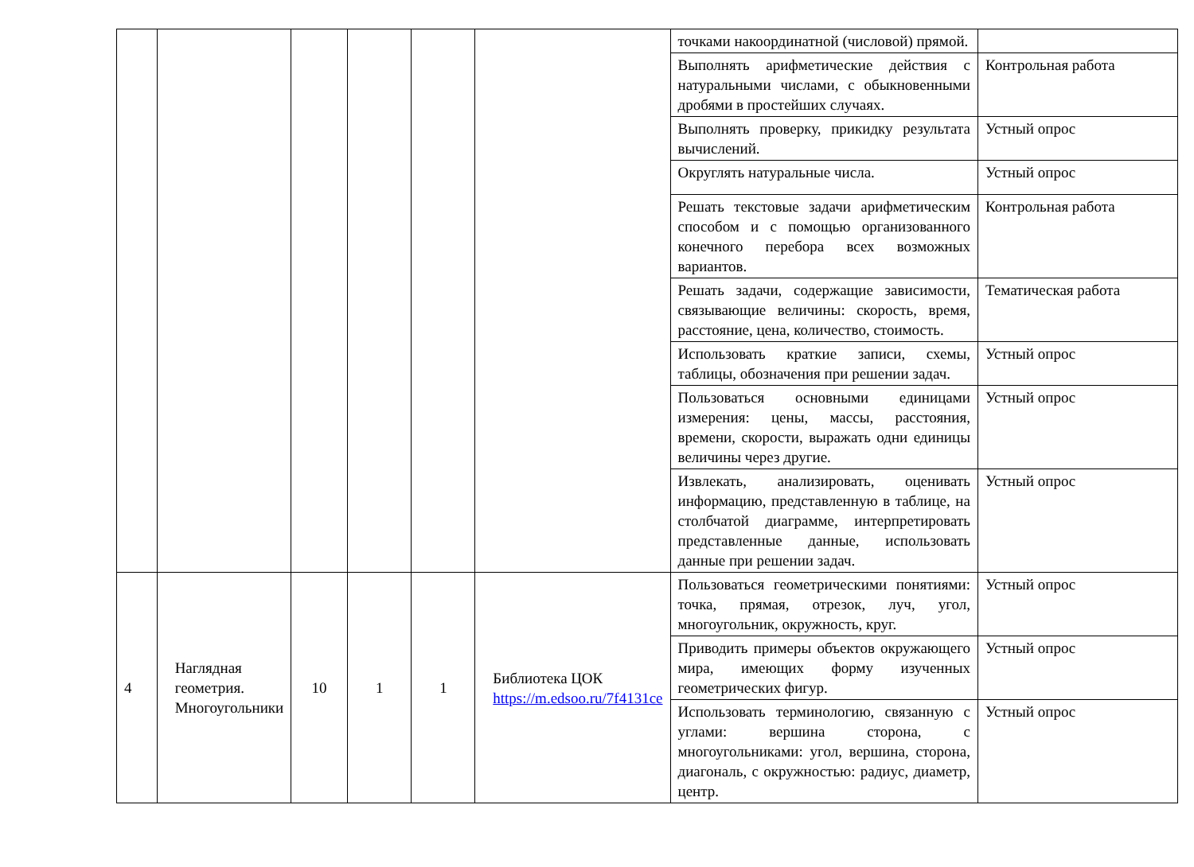| | | | | | | точками накоординатной (числовой) прямой. | |
| | | | | | | Выполнять арифметические действия с натуральными числами, с обыкновенными дробями в простейших случаях. | Контрольная работа |
| | | | | | | Выполнять проверку, прикидку результата вычислений. | Устный опрос |
| | | | | | | Округлять натуральные числа. | Устный опрос |
| | | | | | | Решать текстовые задачи арифметическим способом и с помощью организованного конечного перебора всех возможных вариантов. | Контрольная работа |
| | | | | | | Решать задачи, содержащие зависимости, связывающие величины: скорость, время, расстояние, цена, количество, стоимость. | Тематическая работа |
| | | | | | | Использовать краткие записи, схемы, таблицы, обозначения при решении задач. | Устный опрос |
| | | | | | | Пользоваться основными единицами измерения: цены, массы, расстояния, времени, скорости, выражать одни единицы величины через другие. | Устный опрос |
| | | | | | | Извлекать, анализировать, оценивать информацию, представленную в таблице, на столбчатой диаграмме, интерпретировать представленные данные, использовать данные при решении задач. | Устный опрос |
| 4 | Наглядная геометрия. Многоугольники | 10 | 1 | 1 | Библиотека ЦОК https://m.edsoo.ru/7f4131ce | Пользоваться геометрическими понятиями: точка, прямая, отрезок, луч, угол, многоугольник, окружность, круг. | Устный опрос |
| | | | | | | Приводить примеры объектов окружающего мира, имеющих форму изученных геометрических фигур. | Устный опрос |
| | | | | | | Использовать терминологию, связанную с углами: вершина сторона, с многоугольниками: угол, вершина, сторона, диагональ, с окружностью: радиус, диаметр, центр. | Устный опрос |